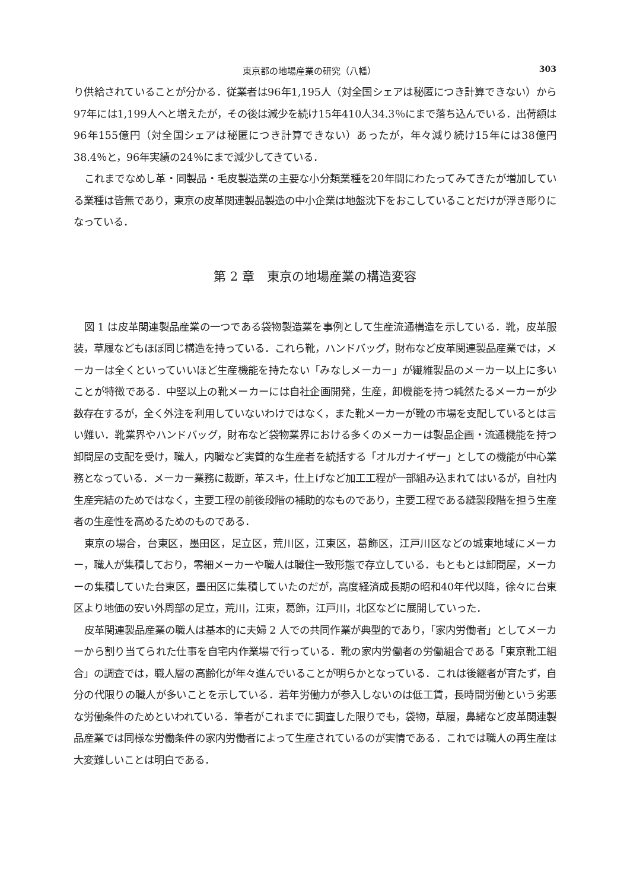東京都の地場産業の研究（八幡） 303
り供給されていることが分かる．従業者は96年1,195人（対全国シェアは秘匿につき計算できない）から97年には1,199人へと増えたが，その後は減少を続け15年410人34.3％にまで落ち込んでいる．出荷額は96年155億円（対全国シェアは秘匿につき計算できない）あったが，年々減り続け15年には38億円38.4％と，96年実績の24％にまで減少してきている．
これまでなめし革・同製品・毛皮製造業の主要な小分類業種を20年間にわたってみてきたが増加している業種は皆無であり，東京の皮革関連製品製造の中小企業は地盤沈下をおこしていることだけが浮き彫りになっている．
第 2 章　東京の地場産業の構造変容
図 1 は皮革関連製品産業の一つである袋物製造業を事例として生産流通構造を示している．靴，皮革服装，草履などもほぼ同じ構造を持っている．これら靴，ハンドバッグ，財布など皮革関連製品産業では，メーカーは全くといっていいほど生産機能を持たない「みなしメーカー」が繊維製品のメーカー以上に多いことが特徴である．中堅以上の靴メーカーには自社企画開発，生産，卸機能を持つ純然たるメーカーが少数存在するが，全く外注を利用していないわけではなく，また靴メーカーが靴の市場を支配しているとは言い難い．靴業界やハンドバッグ，財布など袋物業界における多くのメーカーは製品企画・流通機能を持つ卸問屋の支配を受け，職人，内職など実質的な生産者を統括する「オルガナイザー」としての機能が中心業務となっている．メーカー業務に裁断，革スキ，仕上げなど加工工程が一部組み込まれてはいるが，自社内生産完結のためではなく，主要工程の前後段階の補助的なものであり，主要工程である縫製段階を担う生産者の生産性を高めるためのものである．
東京の場合，台東区，墨田区，足立区，荒川区，江東区，葛飾区，江戸川区などの城東地域にメーカー，職人が集積しており，零細メーカーや職人は職住一致形態で存立している．もともとは卸問屋，メーカーの集積していた台東区，墨田区に集積していたのだが，高度経済成長期の昭和40年代以降，徐々に台東区より地価の安い外周部の足立，荒川，江東，葛飾，江戸川，北区などに展開していった．
皮革関連製品産業の職人は基本的に夫婦 2 人での共同作業が典型的であり，「家内労働者」としてメーカーから割り当てられた仕事を自宅内作業場で行っている．靴の家内労働者の労働組合である「東京靴工組合」の調査では，職人層の高齢化が年々進んでいることが明らかとなっている．これは後継者が育たず，自分の代限りの職人が多いことを示している．若年労働力が参入しないのは低工賃，長時間労働という劣悪な労働条件のためといわれている．筆者がこれまでに調査した限りでも，袋物，草履，鼻緒など皮革関連製品産業では同様な労働条件の家内労働者によって生産されているのが実情である．これでは職人の再生産は大変難しいことは明白である．